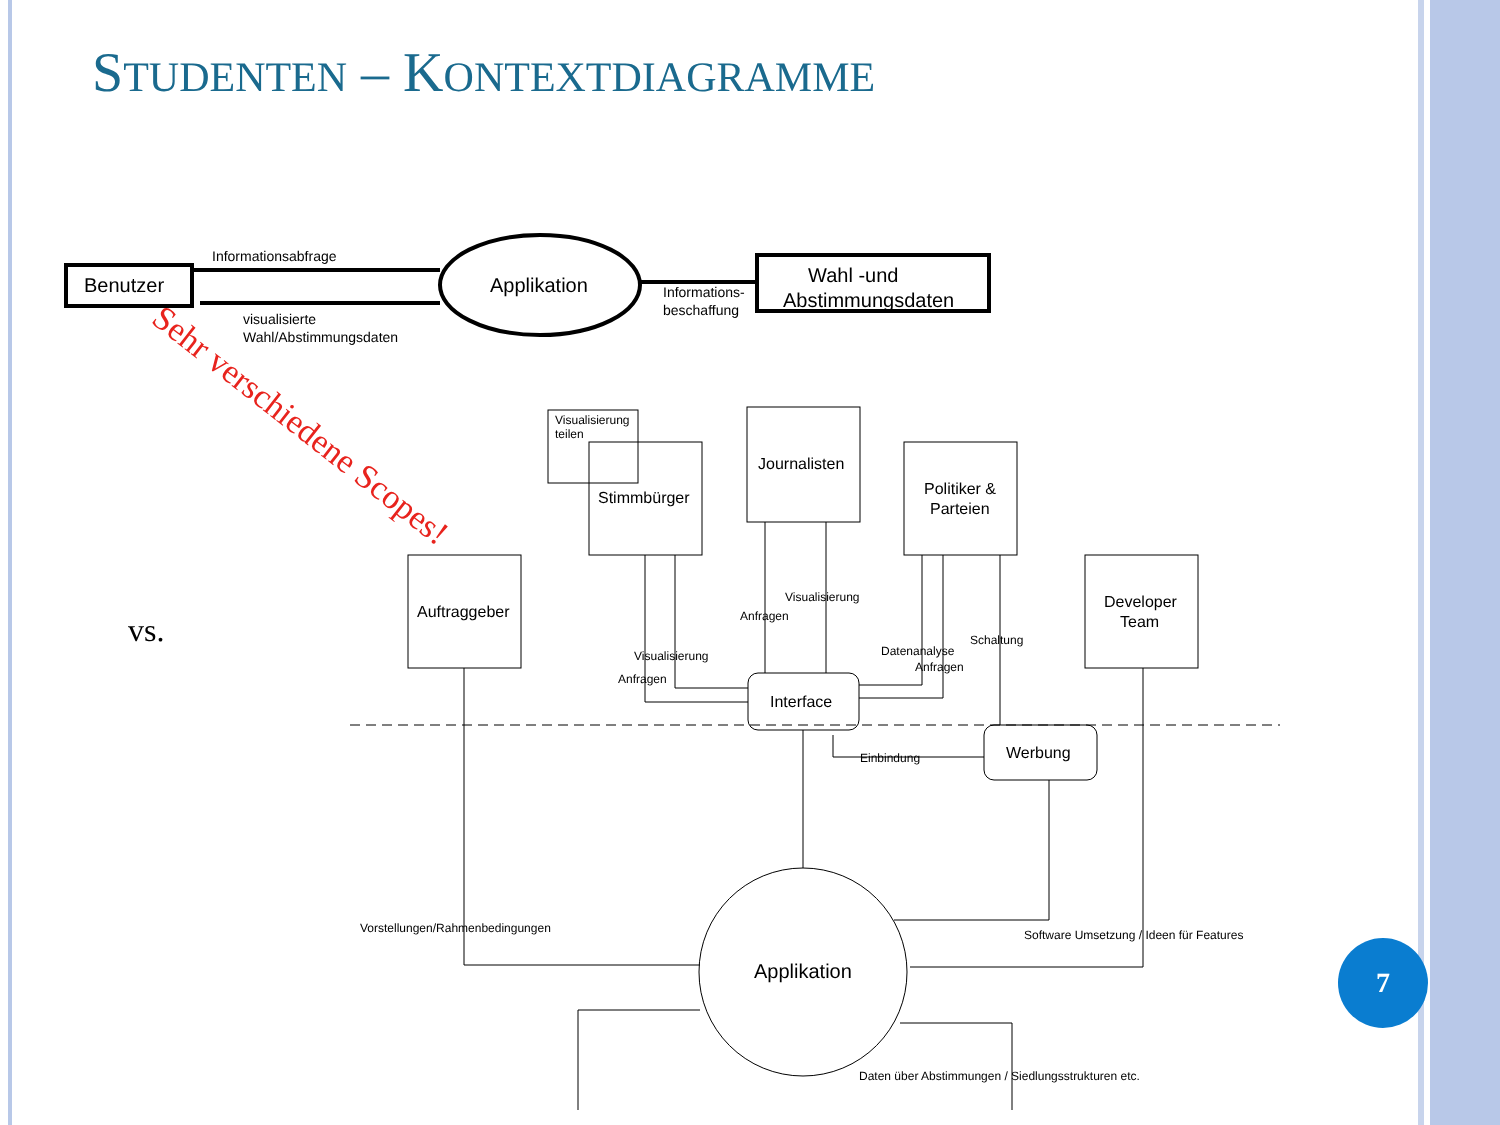STUDENTEN – KONTEXTDIAGRAMME
vs.
Benutzer
Applikation
Wahl -und
Abstimmungsdaten
Informationsabfrage
visualisierte
Wahl/Abstimmungsdaten
Informations-
beschaffung
Visualisierung
teilen
Stimmbürger
Journalisten
Politiker &
Parteien
Auftraggeber
Developer
Team
Interface
Werbung
Applikation
Visualisierung
Anfragen
Visualisierung
Anfragen
Datenanalyse
Anfragen
Schaltung
Einbindung
Vorstellungen/Rahmenbedingungen
Software Umsetzung / Ideen für Features
Daten über Abstimmungen / Siedlungsstrukturen etc.
Sehr verschiedene Scopes!
7